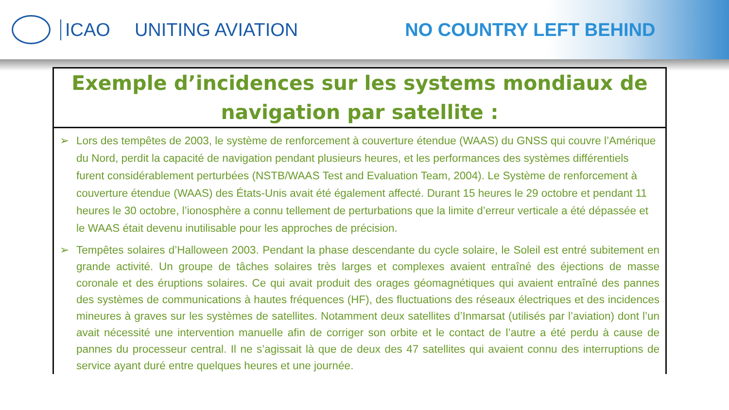ICAO UNITING AVIATION NO COUNTRY LEFT BEHIND
Exemple d’incidences sur les systems mondiaux de navigation par satellite :
➢ Lors des tempêtes de 2003, le système de renforcement à couverture étendue (WAAS) du GNSS qui couvre l’Amérique du Nord, perdit la capacité de navigation pendant plusieurs heures, et les performances des systèmes différentiels furent considérablement perturbées (NSTB/WAAS Test and Evaluation Team, 2004). Le Système de renforcement à couverture étendue (WAAS) des États-Unis avait été également affecté. Durant 15 heures le 29 octobre et pendant 11 heures le 30 octobre, l’ionosphère a connu tellement de perturbations que la limite d’erreur verticale a été dépassée et le WAAS était devenu inutilisable pour les approches de précision.
➢ Tempêtes solaires d’Halloween 2003. Pendant la phase descendante du cycle solaire, le Soleil est entré subitement en grande activité. Un groupe de tâches solaires très larges et complexes avaient entraîné des éjections de masse coronale et des éruptions solaires. Ce qui avait produit des orages géomagnétiques qui avaient entraîné des pannes des systèmes de communications à hautes fréquences (HF), des fluctuations des réseaux électriques et des incidences mineures à graves sur les systèmes de satellites. Notamment deux satellites d’Inmarsat (utilisés par l’aviation) dont l’un avait nécessité une intervention manuelle afin de corriger son orbite et le contact de l’autre a été perdu à cause de pannes du processeur central. Il ne s’agissait là que de deux des 47 satellites qui avaient connu des interruptions de service ayant duré entre quelques heures et une journée.